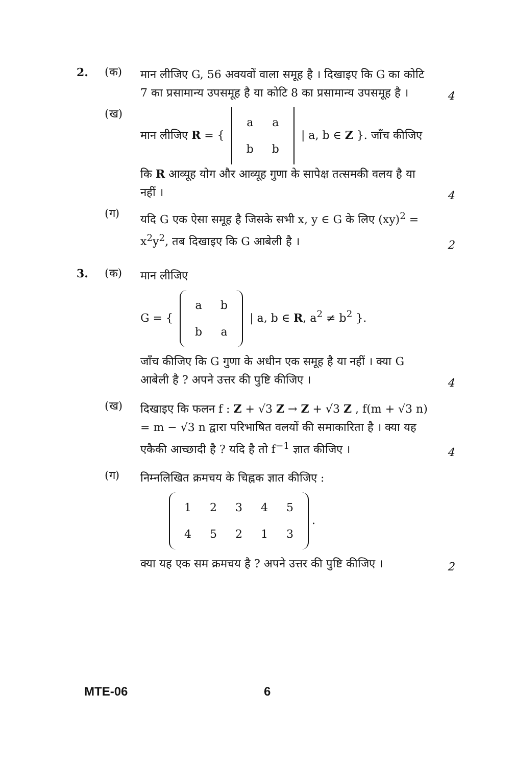2. (क)
मान लीजिए G, 56 अवयवों वाला समूह है । दिखाइए कि G का कोटि 7 का प्रसामान्य उपसमूह है या कोटि 8 का प्रसामान्य उपसमूह है ।
4
(ख)
मान लीजिए R = {
| a | a |
| b | b |
| a, b ∈ Z }. जाँच कीजिए कि R आव्यूह योग और आव्यूह गुणा के सापेक्ष तत्समकी वलय है या नहीं ।
4
(ग)
यदि G एक ऐसा समूह है जिसके सभी x, y ∈ G के लिए (xy)<sup>2</sup> = x<sup>2</sup>y<sup>2</sup>, तब दिखाइए कि G आबेली है ।
2
3. (क)
मान लीजिए
G = {
| a | b |
| b | a |
| a, b ∈ R, a<sup>2</sup> ≠ b<sup>2</sup> }.
जाँच कीजिए कि G गुणा के अधीन एक समूह है या नहीं । क्या G आबेली है ? अपने उत्तर की पुष्टि कीजिए ।
4
(ख)
दिखाइए कि फलन f : Z + √3 Z → Z + √3 Z , f(m + √3 n) = m − √3 n द्वारा परिभाषित वलयों की समाकारिता है । क्या यह एकैकी आच्छादी है ? यदि है तो f<sup>−1</sup> ज्ञात कीजिए ।
4
(ग)
निम्नलिखित क्रमचय के चिह्नक ज्ञात कीजिए :
| 1 | 2 | 3 | 4 | 5 |
| 4 | 5 | 2 | 1 | 3 |
.
क्या यह एक सम क्रमचय है ? अपने उत्तर की पुष्टि कीजिए ।
2
MTE-06 6